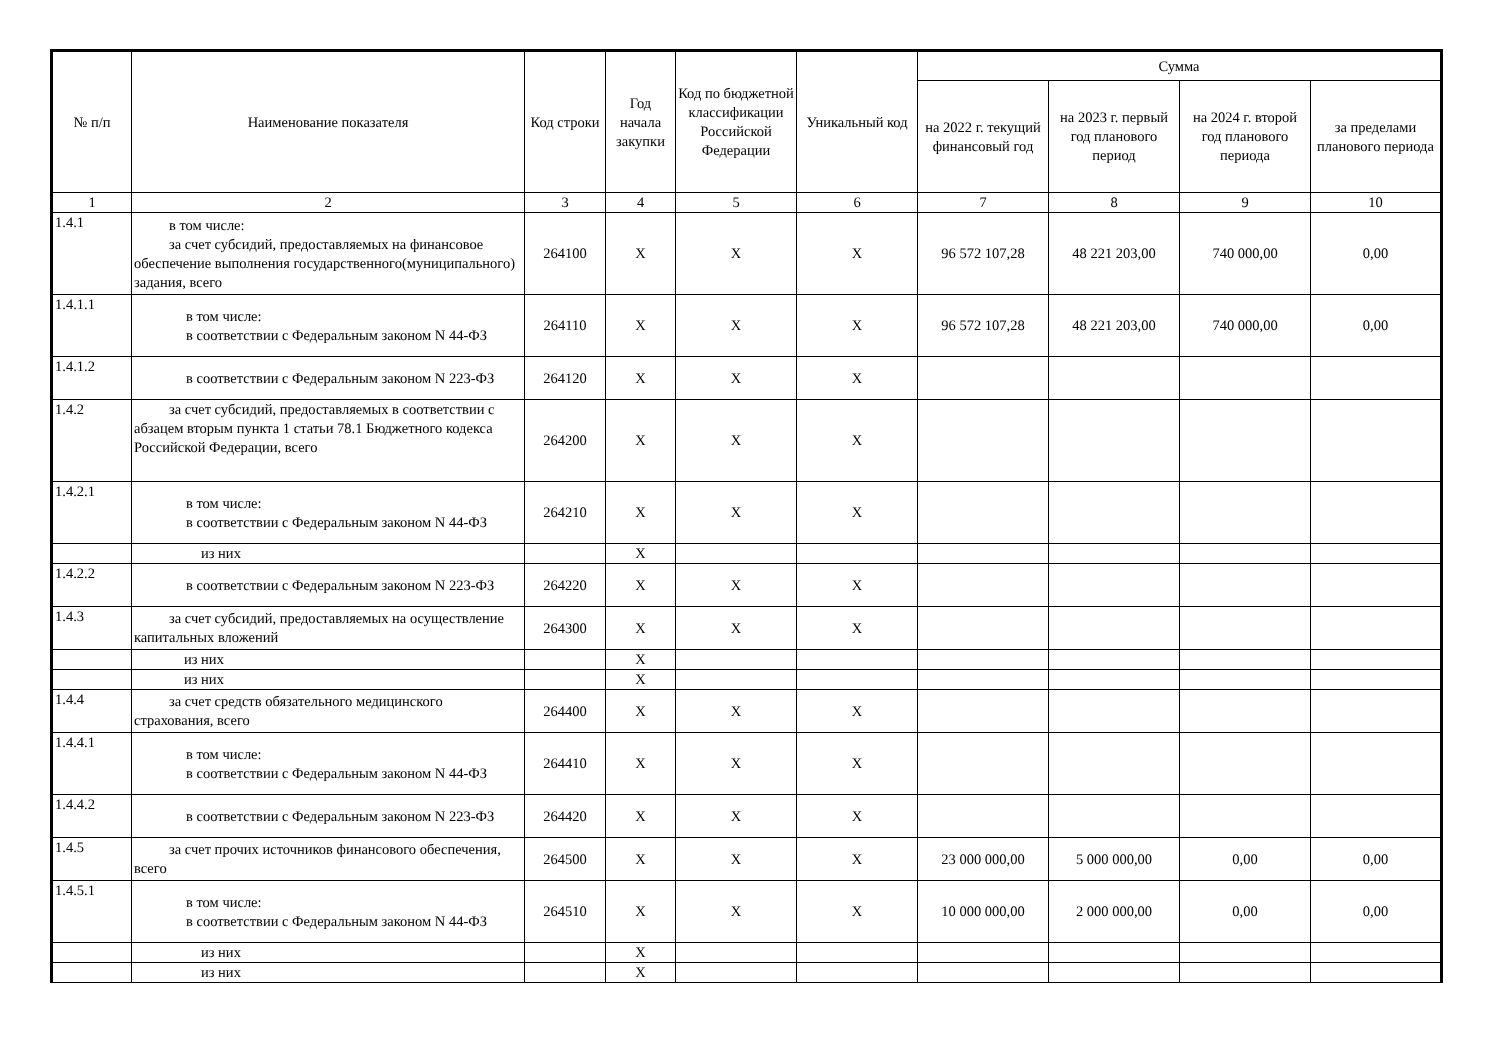| № п/п | Наименование показателя | Код строки | Год начала закупки | Код по бюджетной классификации Российской Федерации | Уникальный код | Сумма | | | |
| --- | --- | --- | --- | --- | --- | --- | --- | --- | --- |
| | | | | | | на 2022 г. текущий финансовый год | на 2023 г. первый год планового период | на 2024 г. второй год планового периода | за пределами планового периода |
| 1 | 2 | 3 | 4 | 5 | 6 | 7 | 8 | 9 | 10 |
| 1.4.1 | в том числе: за счет субсидий, предоставляемых на финансовое обеспечение выполнения государственного(муниципального) задания, всего | 264100 | X | X | X | 96 572 107,28 | 48 221 203,00 | 740 000,00 | 0,00 |
| 1.4.1.1 | в том числе: в соответствии с Федеральным законом N 44- ФЗ | 264110 | X | X | X | 96 572 107,28 | 48 221 203,00 | 740 000,00 | 0,00 |
| 1.4.1.2 | в соответствии с Федеральным законом N 223-ФЗ | 264120 | X | X | X | | | | |
| 1.4.2 | за счет субсидий, предоставляемых в соответствии с абзацем вторым пункта 1 статьи 78.1 Бюджетного кодекса Российской Федерации, всего | 264200 | X | X | X | | | | |
| 1.4.2.1 | в том числе: в соответствии с Федеральным законом N 44- ФЗ | 264210 | X | X | X | | | | |
| | из них | | X | | | | | | |
| 1.4.2.2 | в соответствии с Федеральным законом N 223-ФЗ | 264220 | X | X | X | | | | |
| 1.4.3 | за счет субсидий, предоставляемых на осуществление капитальных вложений | 264300 | X | X | X | | | | |
| | из них | | X | | | | | | |
| | из них | | X | | | | | | |
| 1.4.4 | за счет средств обязательного медицинского страхования, всего | 264400 | X | X | X | | | | |
| 1.4.4.1 | в том числе: в соответствии с Федеральным законом N 44- ФЗ | 264410 | X | X | X | | | | |
| 1.4.4.2 | в соответствии с Федеральным законом N 223-ФЗ | 264420 | X | X | X | | | | |
| 1.4.5 | за счет прочих источников финансового обеспечения, всего | 264500 | X | X | X | 23 000 000,00 | 5 000 000,00 | 0,00 | 0,00 |
| 1.4.5.1 | в том числе: в соответствии с Федеральным законом N 44- ФЗ | 264510 | X | X | X | 10 000 000,00 | 2 000 000,00 | 0,00 | 0,00 |
| | из них | | X | | | | | | |
| | из них | | X | | | | | | |